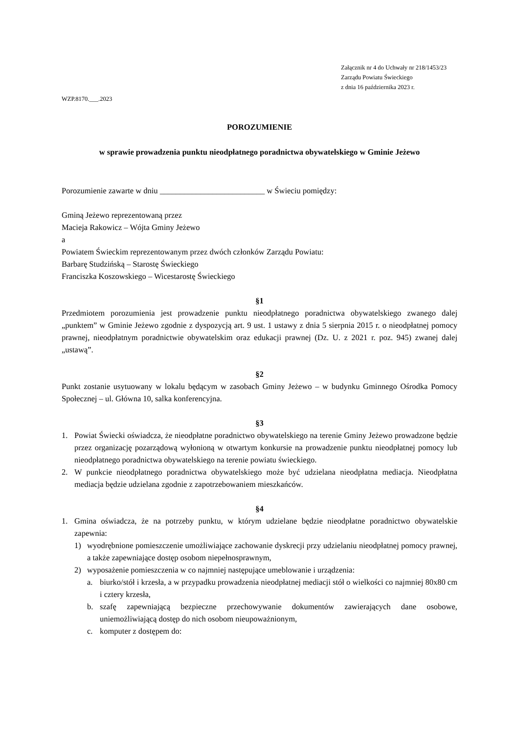Załącznik nr 4 do Uchwały nr 218/1453/23
Zarządu Powiatu Świeckiego
z dnia 16 października 2023 r.
WZP.8170.___.2023
POROZUMIENIE
w sprawie prowadzenia punktu nieodpłatnego poradnictwa obywatelskiego w Gminie Jeżewo
Porozumienie zawarte w dniu __________________________ w Świeciu pomiędzy:
Gminą Jeżewo reprezentowaną przez
Macieja Rakowicz – Wójta Gminy Jeżewo
a
Powiatem Świeckim reprezentowanym przez dwóch członków Zarządu Powiatu:
Barbarę Studzińską – Starostę Świeckiego
Franciszka Koszowskiego – Wicestarostę Świeckiego
§1
Przedmiotem porozumienia jest prowadzenie punktu nieodpłatnego poradnictwa obywatelskiego zwanego dalej „punktem” w Gminie Jeżewo zgodnie z dyspozycją art. 9 ust. 1 ustawy z dnia 5 sierpnia 2015 r. o nieodpłatnej pomocy prawnej, nieodpłatnym poradnictwie obywatelskim oraz edukacji prawnej (Dz. U. z 2021 r. poz. 945) zwanej dalej „ustawą”.
§2
Punkt zostanie usytuowany w lokalu będącym w zasobach Gminy Jeżewo – w budynku Gminnego Ośrodka Pomocy Społecznej – ul. Główna 10, salka konferencyjna.
§3
1. Powiat Świecki oświadcza, że nieodpłatne poradnictwo obywatelskiego na terenie Gminy Jeżewo prowadzone będzie przez organizację pozarządową wyłonioną w otwartym konkursie na prowadzenie punktu nieodpłatnej pomocy lub nieodpłatnego poradnictwa obywatelskiego na terenie powiatu świeckiego.
2. W punkcie nieodpłatnego poradnictwa obywatelskiego może być udzielana nieodpłatna mediacja. Nieodpłatna mediacja będzie udzielana zgodnie z zapotrzebowaniem mieszkańców.
§4
1. Gmina oświadcza, że na potrzeby punktu, w którym udzielane będzie nieodpłatne poradnictwo obywatelskie zapewnia:
1) wyodrębnione pomieszczenie umożliwiające zachowanie dyskrecji przy udzielaniu nieodpłatnej pomocy prawnej, a także zapewniające dostęp osobom niepełnosprawnym,
2) wyposażenie pomieszczenia w co najmniej następujące umeblowanie i urządzenia:
a. biurko/stół i krzesła, a w przypadku prowadzenia nieodpłatnej mediacji stół o wielkości co najmniej 80x80 cm i cztery krzesła,
b. szafę zapewniającą bezpieczne przechowywanie dokumentów zawierających dane osobowe, uniemożliwiającą dostęp do nich osobom nieupoważnionym,
c. komputer z dostępem do: